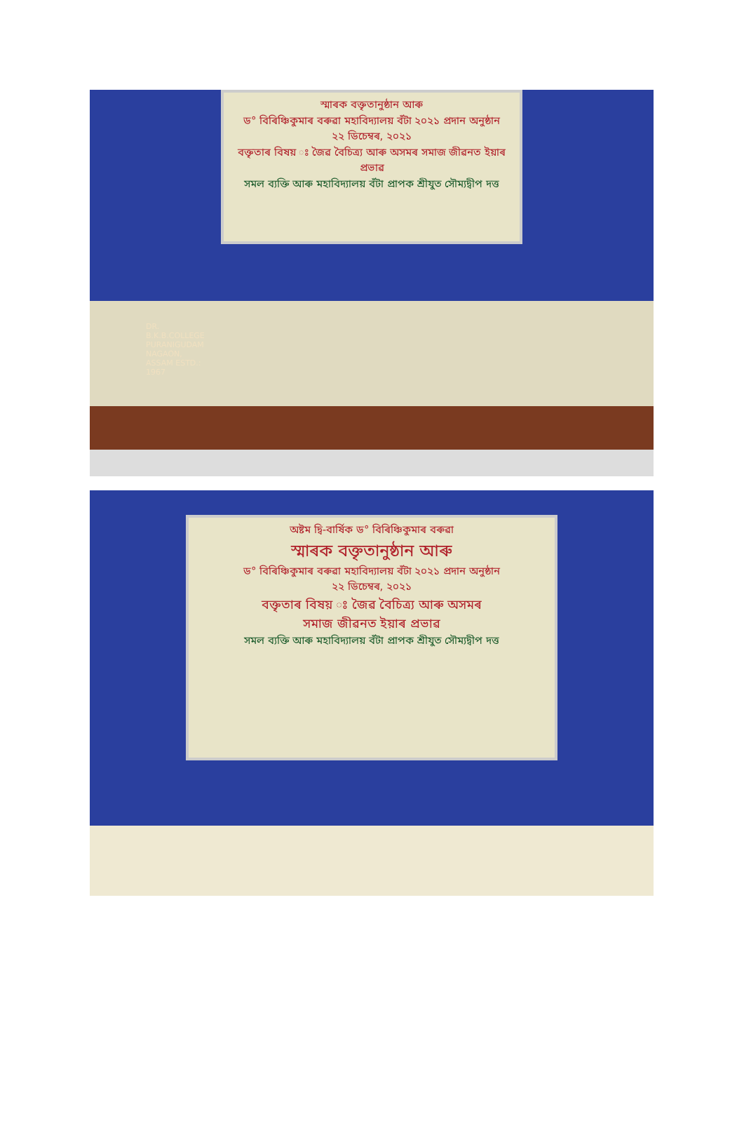স্মাৰক বক্তৃতানুষ্ঠান আৰু
ড° বিৰিঞ্চিকুমাৰ বৰুৱা মহাবিদ্যালয় বঁটা ২০২১ প্ৰদান অনুষ্ঠান
২২ ডিচেম্বৰ, ২০২১
বক্তৃতাৰ বিষয় ঃ জৈৱ বৈচিত্ৰ্য আৰু অসমৰ সমাজ জীৱনত ইয়াৰ প্ৰভাৱ
সমল ব্যক্তি আৰু মহাবিদ্যালয় বঁটা প্ৰাপক শ্ৰীযুত সৌম্যদ্বীপ দত্ত
DR. B.K.B.COLLEGE PURANIGUDAM NAGAON, ASSAM ESTD.: 1967
অষ্টম দ্বি-বাৰ্ষিক ড° বিৰিঞ্চিকুমাৰ বৰুৱা
স্মাৰক বক্তৃতানুষ্ঠান আৰু
ড° বিৰিঞ্চিকুমাৰ বৰুৱা মহাবিদ্যালয় বঁটা ২০২১ প্ৰদান অনুষ্ঠান
২২ ডিচেম্বৰ, ২০২১
বক্তৃতাৰ বিষয় ঃ জৈৱ বৈচিত্ৰ্য আৰু অসমৰ
সমাজ জীৱনত ইয়াৰ প্ৰভাৱ
সমল ব্যক্তি আৰু মহাবিদ্যালয় বঁটা প্ৰাপক শ্ৰীযুত সৌম্যদ্বীপ দত্ত